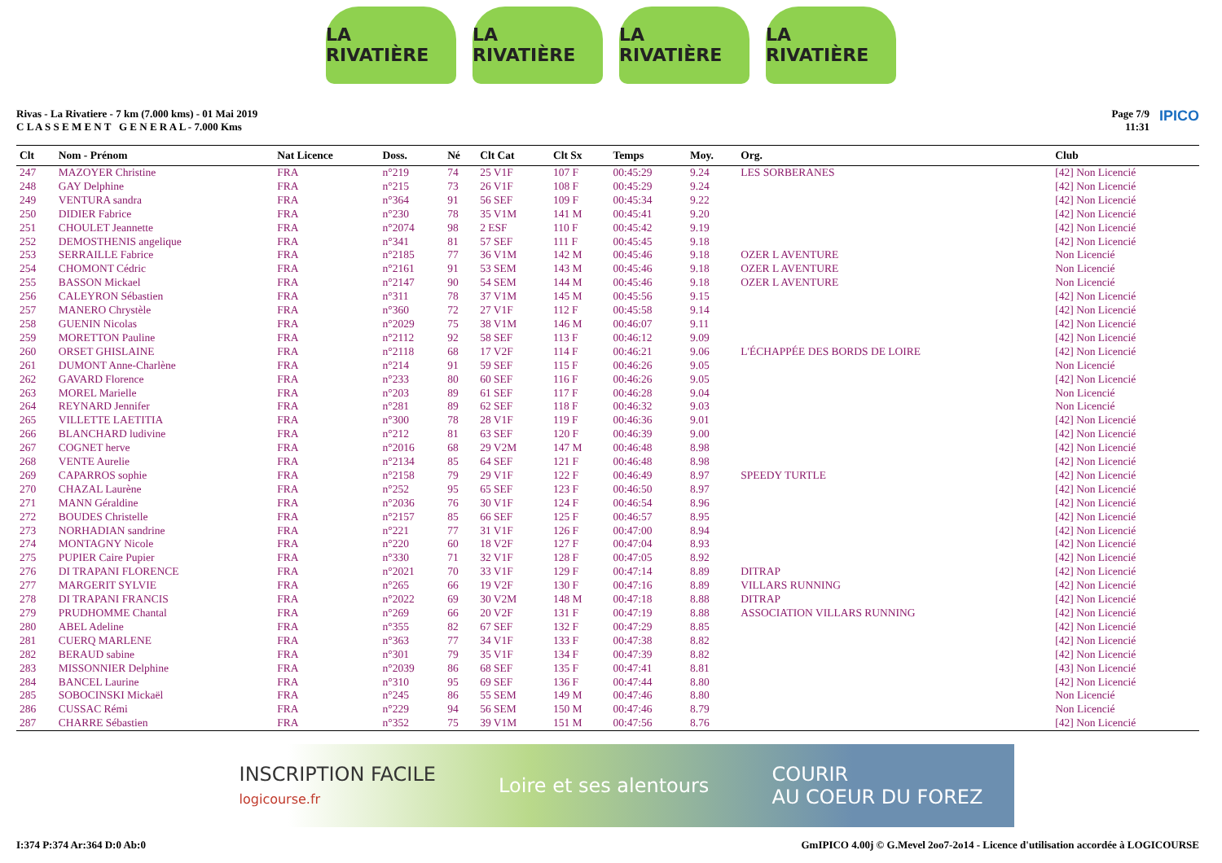LA RIVATIÈRE LA RIVATIÈRE LA RIVATIÈRE LA RIVATIÈRE
Rivas - La Rivatiere - 7 km (7.000 kms) - 01 Mai 2019
C L A S S E M E N T G E N E R A L - 7.000 Kms
Page 7/9
11:31 IPICO
| Clt | Nom - Prénom | Nat Licence | Doss. | Né | Clt Cat | Clt Sx | Temps | Moy. | Org. | Club |
| --- | --- | --- | --- | --- | --- | --- | --- | --- | --- | --- |
| 247 | MAZOYER Christine | FRA | n°219 | 74 | 25 V1F | 107 F | 00:45:29 | 9.24 | LES SORBERANES | [42] Non Licencié |
| 248 | GAY Delphine | FRA | n°215 | 73 | 26 V1F | 108 F | 00:45:29 | 9.24 | | [42] Non Licencié |
| 249 | VENTURA sandra | FRA | n°364 | 91 | 56 SEF | 109 F | 00:45:34 | 9.22 | | [42] Non Licencié |
| 250 | DIDIER Fabrice | FRA | n°230 | 78 | 35 V1M | 141 M | 00:45:41 | 9.20 | | [42] Non Licencié |
| 251 | CHOULET Jeannette | FRA | n°2074 | 98 | 2 ESF | 110 F | 00:45:42 | 9.19 | | [42] Non Licencié |
| 252 | DEMOSTHENIS angelique | FRA | n°341 | 81 | 57 SEF | 111 F | 00:45:45 | 9.18 | | [42] Non Licencié |
| 253 | SERRAILLE Fabrice | FRA | n°2185 | 77 | 36 V1M | 142 M | 00:45:46 | 9.18 | OZER L AVENTURE | Non Licencié |
| 254 | CHOMONT Cédric | FRA | n°2161 | 91 | 53 SEM | 143 M | 00:45:46 | 9.18 | OZER L AVENTURE | Non Licencié |
| 255 | BASSON Mickael | FRA | n°2147 | 90 | 54 SEM | 144 M | 00:45:46 | 9.18 | OZER L AVENTURE | Non Licencié |
| 256 | CALEYRON Sébastien | FRA | n°311 | 78 | 37 V1M | 145 M | 00:45:56 | 9.15 | | [42] Non Licencié |
| 257 | MANERO Chrystèle | FRA | n°360 | 72 | 27 V1F | 112 F | 00:45:58 | 9.14 | | [42] Non Licencié |
| 258 | GUENIN Nicolas | FRA | n°2029 | 75 | 38 V1M | 146 M | 00:46:07 | 9.11 | | [42] Non Licencié |
| 259 | MORETTON Pauline | FRA | n°2112 | 92 | 58 SEF | 113 F | 00:46:12 | 9.09 | | [42] Non Licencié |
| 260 | ORSET GHISLAINE | FRA | n°2118 | 68 | 17 V2F | 114 F | 00:46:21 | 9.06 | L'ÉCHAPPÉE DES BORDS DE LOIRE | [42] Non Licencié |
| 261 | DUMONT Anne-Charlène | FRA | n°214 | 91 | 59 SEF | 115 F | 00:46:26 | 9.05 | | Non Licencié |
| 262 | GAVARD Florence | FRA | n°233 | 80 | 60 SEF | 116 F | 00:46:26 | 9.05 | | [42] Non Licencié |
| 263 | MOREL Marielle | FRA | n°203 | 89 | 61 SEF | 117 F | 00:46:28 | 9.04 | | Non Licencié |
| 264 | REYNARD Jennifer | FRA | n°281 | 89 | 62 SEF | 118 F | 00:46:32 | 9.03 | | Non Licencié |
| 265 | VILLETTE LAETITIA | FRA | n°300 | 78 | 28 V1F | 119 F | 00:46:36 | 9.01 | | [42] Non Licencié |
| 266 | BLANCHARD ludivine | FRA | n°212 | 81 | 63 SEF | 120 F | 00:46:39 | 9.00 | | [42] Non Licencié |
| 267 | COGNET herve | FRA | n°2016 | 68 | 29 V2M | 147 M | 00:46:48 | 8.98 | | [42] Non Licencié |
| 268 | VENTE Aurelie | FRA | n°2134 | 85 | 64 SEF | 121 F | 00:46:48 | 8.98 | | [42] Non Licencié |
| 269 | CAPARROS sophie | FRA | n°2158 | 79 | 29 V1F | 122 F | 00:46:49 | 8.97 | SPEEDY TURTLE | [42] Non Licencié |
| 270 | CHAZAL Laurène | FRA | n°252 | 95 | 65 SEF | 123 F | 00:46:50 | 8.97 | | [42] Non Licencié |
| 271 | MANN Géraldine | FRA | n°2036 | 76 | 30 V1F | 124 F | 00:46:54 | 8.96 | | [42] Non Licencié |
| 272 | BOUDES Christelle | FRA | n°2157 | 85 | 66 SEF | 125 F | 00:46:57 | 8.95 | | [42] Non Licencié |
| 273 | NORHADIAN sandrine | FRA | n°221 | 77 | 31 V1F | 126 F | 00:47:00 | 8.94 | | [42] Non Licencié |
| 274 | MONTAGNY Nicole | FRA | n°220 | 60 | 18 V2F | 127 F | 00:47:04 | 8.93 | | [42] Non Licencié |
| 275 | PUPIER Caire Pupier | FRA | n°330 | 71 | 32 V1F | 128 F | 00:47:05 | 8.92 | | [42] Non Licencié |
| 276 | DI TRAPANI FLORENCE | FRA | n°2021 | 70 | 33 V1F | 129 F | 00:47:14 | 8.89 | DITRAP | [42] Non Licencié |
| 277 | MARGERIT SYLVIE | FRA | n°265 | 66 | 19 V2F | 130 F | 00:47:16 | 8.89 | VILLARS RUNNING | [42] Non Licencié |
| 278 | DI TRAPANI FRANCIS | FRA | n°2022 | 69 | 30 V2M | 148 M | 00:47:18 | 8.88 | DITRAP | [42] Non Licencié |
| 279 | PRUDHOMME Chantal | FRA | n°269 | 66 | 20 V2F | 131 F | 00:47:19 | 8.88 | ASSOCIATION VILLARS RUNNING | [42] Non Licencié |
| 280 | ABEL Adeline | FRA | n°355 | 82 | 67 SEF | 132 F | 00:47:29 | 8.85 | | [42] Non Licencié |
| 281 | CUERQ MARLENE | FRA | n°363 | 77 | 34 V1F | 133 F | 00:47:38 | 8.82 | | [42] Non Licencié |
| 282 | BERAUD sabine | FRA | n°301 | 79 | 35 V1F | 134 F | 00:47:39 | 8.82 | | [42] Non Licencié |
| 283 | MISSONNIER Delphine | FRA | n°2039 | 86 | 68 SEF | 135 F | 00:47:41 | 8.81 | | [43] Non Licencié |
| 284 | BANCEL Laurine | FRA | n°310 | 95 | 69 SEF | 136 F | 00:47:44 | 8.80 | | [42] Non Licencié |
| 285 | SOBOCINSKI Mickaël | FRA | n°245 | 86 | 55 SEM | 149 M | 00:47:46 | 8.80 | | Non Licencié |
| 286 | CUSSAC Rémi | FRA | n°229 | 94 | 56 SEM | 150 M | 00:47:46 | 8.79 | | Non Licencié |
| 287 | CHARRE Sébastien | FRA | n°352 | 75 | 39 V1M | 151 M | 00:47:56 | 8.76 | | [42] Non Licencié |
INSCRIPTION FACILE
logicourse.fr Loire et ses alentours COURIR
AU COEUR DU FOREZ
I:374 P:374 Ar:364 D:0 Ab:0 GmIPICO 4.00j © G.Mevel 2oo7-2o14 - Licence d'utilisation accordée à LOGICOURSE